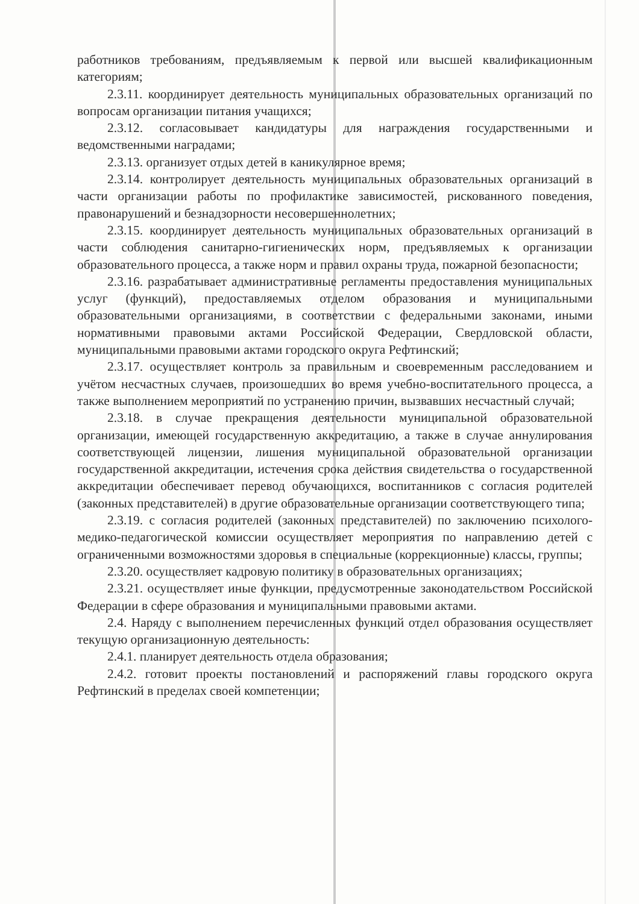работников требованиям, предъявляемым к первой или высшей квалификационным категориям;
2.3.11. координирует деятельность муниципальных образовательных организаций по вопросам организации питания учащихся;
2.3.12. согласовывает кандидатуры для награждения государственными и ведомственными наградами;
2.3.13. организует отдых детей в каникулярное время;
2.3.14. контролирует деятельность муниципальных образовательных организаций в части организации работы по профилактике зависимостей, рискованного поведения, правонарушений и безнадзорности несовершеннолетних;
2.3.15. координирует деятельность муниципальных образовательных организаций в части соблюдения санитарно-гигиенических норм, предъявляемых к организации образовательного процесса, а также норм и правил охраны труда, пожарной безопасности;
2.3.16. разрабатывает административные регламенты предоставления муниципальных услуг (функций), предоставляемых отделом образования и муниципальными образовательными организациями, в соответствии с федеральными законами, иными нормативными правовыми актами Российской Федерации, Свердловской области, муниципальными правовыми актами городского округа Рефтинский;
2.3.17. осуществляет контроль за правильным и своевременным расследованием и учётом несчастных случаев, произошедших во время учебно-воспитательного процесса, а также выполнением мероприятий по устранению причин, вызвавших несчастный случай;
2.3.18. в случае прекращения деятельности муниципальной образовательной организации, имеющей государственную аккредитацию, а также в случае аннулирования соответствующей лицензии, лишения муниципальной образовательной организации государственной аккредитации, истечения срока действия свидетельства о государственной аккредитации обеспечивает перевод обучающихся, воспитанников с согласия родителей (законных представителей) в другие образовательные организации соответствующего типа;
2.3.19. с согласия родителей (законных представителей) по заключению психолого-медико-педагогической комиссии осуществляет мероприятия по направлению детей с ограниченными возможностями здоровья в специальные (коррекционные) классы, группы;
2.3.20. осуществляет кадровую политику в образовательных организациях;
2.3.21. осуществляет иные функции, предусмотренные законодательством Российской Федерации в сфере образования и муниципальными правовыми актами.
2.4. Наряду с выполнением перечисленных функций отдел образования осуществляет текущую организационную деятельность:
2.4.1. планирует деятельность отдела образования;
2.4.2. готовит проекты постановлений и распоряжений главы городского округа Рефтинский в пределах своей компетенции;